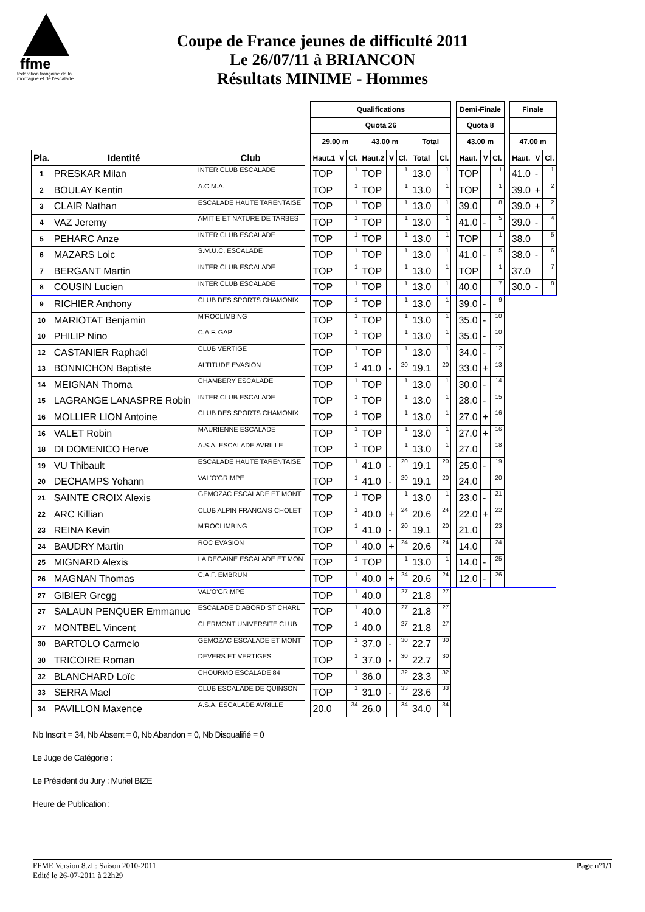ffme
fédération française de la montagne et de l'escalade
Coupe de France jeunes de difficulté 2011
Le 26/07/11 à BRIANCON
Résultats MINIME - Hommes
| | | | | Qualifications | | | | | | | | | | Demi-Finale | | | | Finale | | |
| | | | | Quota 26 | | | | | | | | | | Quota 8 | | | | | | |
| | | | | 29.00 m | | | 43.00 m | | | Total | | | | 43.00 m | | | | 47.00 m | | |
| Pla. | Identité | Club | | Haut.1 | V | Cl. | Haut.2 | V | Cl. | Total | | Cl. | | Haut. | V | Cl. | | Haut. | V | Cl. |
| 1 | PRESKAR Milan | INTER CLUB ESCALADE | | TOP | | 1 | TOP | | 1 | 13.0 | | 1 | | TOP | | 1 | | 41.0 | - | 1 |
| 2 | BOULAY Kentin | A.C.M.A. | | TOP | | 1 | TOP | | 1 | 13.0 | | 1 | | TOP | | 1 | | 39.0 | + | 2 |
| 3 | CLAIR Nathan | ESCALADE HAUTE TARENTAISE | | TOP | | 1 | TOP | | 1 | 13.0 | | 1 | | 39.0 | | 8 | | 39.0 | + | 2 |
| 4 | VAZ Jeremy | AMITIE ET NATURE DE TARBES | | TOP | | 1 | TOP | | 1 | 13.0 | | 1 | | 41.0 | - | 5 | | 39.0 | - | 4 |
| 5 | PEHARC Anze | INTER CLUB ESCALADE | | TOP | | 1 | TOP | | 1 | 13.0 | | 1 | | TOP | | 1 | | 38.0 | | 5 |
| 6 | MAZARS Loic | S.M.U.C. ESCALADE | | TOP | | 1 | TOP | | 1 | 13.0 | | 1 | | 41.0 | - | 5 | | 38.0 | - | 6 |
| 7 | BERGANT Martin | INTER CLUB ESCALADE | | TOP | | 1 | TOP | | 1 | 13.0 | | 1 | | TOP | | 1 | | 37.0 | | 7 |
| 8 | COUSIN Lucien | INTER CLUB ESCALADE | | TOP | | 1 | TOP | | 1 | 13.0 | | 1 | | 40.0 | | 7 | | 30.0 | - | 8 |
| 9 | RICHIER Anthony | CLUB DES SPORTS CHAMONIX | | TOP | | 1 | TOP | | 1 | 13.0 | | 1 | | 39.0 | - | 9 | | | | |
| 10 | MARIOTAT Benjamin | M'ROCLIMBING | | TOP | | 1 | TOP | | 1 | 13.0 | | 1 | | 35.0 | - | 10 | | | | |
| 10 | PHILIP Nino | C.A.F. GAP | | TOP | | 1 | TOP | | 1 | 13.0 | | 1 | | 35.0 | - | 10 | | | | |
| 12 | CASTANIER Raphaël | CLUB VERTIGE | | TOP | | 1 | TOP | | 1 | 13.0 | | 1 | | 34.0 | - | 12 | | | | |
| 13 | BONNICHON Baptiste | ALTITUDE EVASION | | TOP | | 1 | 41.0 | - | 20 | 19.1 | | 20 | | 33.0 | + | 13 | | | | |
| 14 | MEIGNAN Thoma | CHAMBERY ESCALADE | | TOP | | 1 | TOP | | 1 | 13.0 | | 1 | | 30.0 | - | 14 | | | | |
| 15 | LAGRANGE LANASPRE Robin | INTER CLUB ESCALADE | | TOP | | 1 | TOP | | 1 | 13.0 | | 1 | | 28.0 | - | 15 | | | | |
| 16 | MOLLIER LION Antoine | CLUB DES SPORTS CHAMONIX | | TOP | | 1 | TOP | | 1 | 13.0 | | 1 | | 27.0 | + | 16 | | | | |
| 16 | VALET Robin | MAURIENNE ESCALADE | | TOP | | 1 | TOP | | 1 | 13.0 | | 1 | | 27.0 | + | 16 | | | | |
| 18 | DI DOMENICO Herve | A.S.A. ESCALADE AVRILLE | | TOP | | 1 | TOP | | 1 | 13.0 | | 1 | | 27.0 | | 18 | | | | |
| 19 | VU Thibault | ESCALADE HAUTE TARENTAISE | | TOP | | 1 | 41.0 | - | 20 | 19.1 | | 20 | | 25.0 | - | 19 | | | | |
| 20 | DECHAMPS Yohann | VAL'O'GRIMPE | | TOP | | 1 | 41.0 | - | 20 | 19.1 | | 20 | | 24.0 | | 20 | | | | |
| 21 | SAINTE CROIX Alexis | GEMOZAC ESCALADE ET MONT | | TOP | | 1 | TOP | | 1 | 13.0 | | 1 | | 23.0 | - | 21 | | | | |
| 22 | ARC Killian | CLUB ALPIN FRANCAIS CHOLET | | TOP | | 1 | 40.0 | + | 24 | 20.6 | | 24 | | 22.0 | + | 22 | | | | |
| 23 | REINA Kevin | M'ROCLIMBING | | TOP | | 1 | 41.0 | - | 20 | 19.1 | | 20 | | 21.0 | | 23 | | | | |
| 24 | BAUDRY Martin | ROC EVASION | | TOP | | 1 | 40.0 | + | 24 | 20.6 | | 24 | | 14.0 | | 24 | | | | |
| 25 | MIGNARD Alexis | LA DEGAINE ESCALADE ET MON | | TOP | | 1 | TOP | | 1 | 13.0 | | 1 | | 14.0 | - | 25 | | | | |
| 26 | MAGNAN Thomas | C.A.F. EMBRUN | | TOP | | 1 | 40.0 | + | 24 | 20.6 | | 24 | | 12.0 | - | 26 | | | | |
| 27 | GIBIER Gregg | VAL'O'GRIMPE | | TOP | | 1 | 40.0 | | 27 | 21.8 | | 27 | | | | | | | | |
| 27 | SALAUN PENQUER Emmanue | ESCALADE D'ABORD ST CHARL | | TOP | | 1 | 40.0 | | 27 | 21.8 | | 27 | | | | | | | | |
| 27 | MONTBEL Vincent | CLERMONT UNIVERSITE CLUB | | TOP | | 1 | 40.0 | | 27 | 21.8 | | 27 | | | | | | | | |
| 30 | BARTOLO Carmelo | GEMOZAC ESCALADE ET MONT | | TOP | | 1 | 37.0 | - | 30 | 22.7 | | 30 | | | | | | | | |
| 30 | TRICOIRE Roman | DEVERS ET VERTIGES | | TOP | | 1 | 37.0 | - | 30 | 22.7 | | 30 | | | | | | | | |
| 32 | BLANCHARD Loïc | CHOURMO ESCALADE 84 | | TOP | | 1 | 36.0 | | 32 | 23.3 | | 32 | | | | | | | | |
| 33 | SERRA Mael | CLUB ESCALADE DE QUINSON | | TOP | | 1 | 31.0 | - | 33 | 23.6 | | 33 | | | | | | | | |
| 34 | PAVILLON Maxence | A.S.A. ESCALADE AVRILLE | | 20.0 | | 34 | 26.0 | | 34 | 34.0 | | 34 | | | | | | | | |
Nb Inscrit = 34, Nb Absent = 0, Nb Abandon = 0, Nb Disqualifié = 0
Le Juge de Catégorie :
Le Président du Jury : Muriel BIZE
Heure de Publication :
FFME Version 8.zl : Saison 2010-2011
Edité le 26-07-2011 à 22h29
Page n°1/1